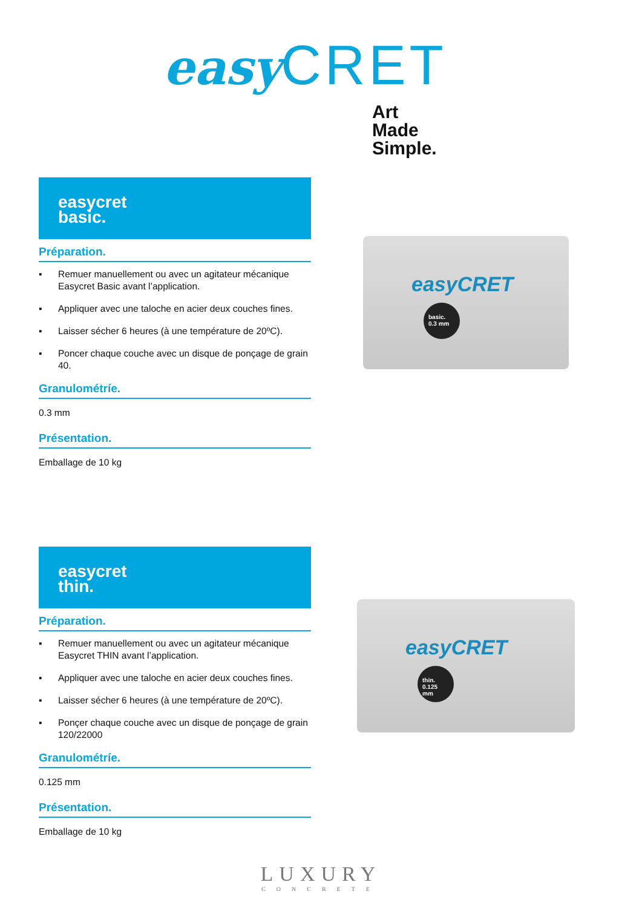easy CRET
Art
Made
Simple.
easycret
basic.
Préparation.
▪ Remuer manuellement ou avec un agitateur mécanique Easycret Basic avant l’application.
▪ Appliquer avec une taloche en acier deux couches fines.
▪ Laisser sécher 6 heures (à une température de 20ºC).
▪ Poncer chaque couche avec un disque de ponçage de grain 40.
Granulométríe.
0.3 mm
Présentation.
Emballage de 10 kg
easyCRET
basic. 0.3 mm
easycret
thin.
Préparation.
▪ Remuer manuellement ou avec un agitateur mécanique Easycret THIN avant l’application.
▪ Appliquer avec une taloche en acier deux couches fines.
▪ Laisser sécher 6 heures (à une température de 20ºC).
▪ Ponçer chaque couche avec un disque de ponçage de grain 120/22000
Granulométríe.
0.125 mm
Présentation.
Emballage de 10 kg
easyCRET
thin. 0.125 mm
LUXURY
CONCRETE